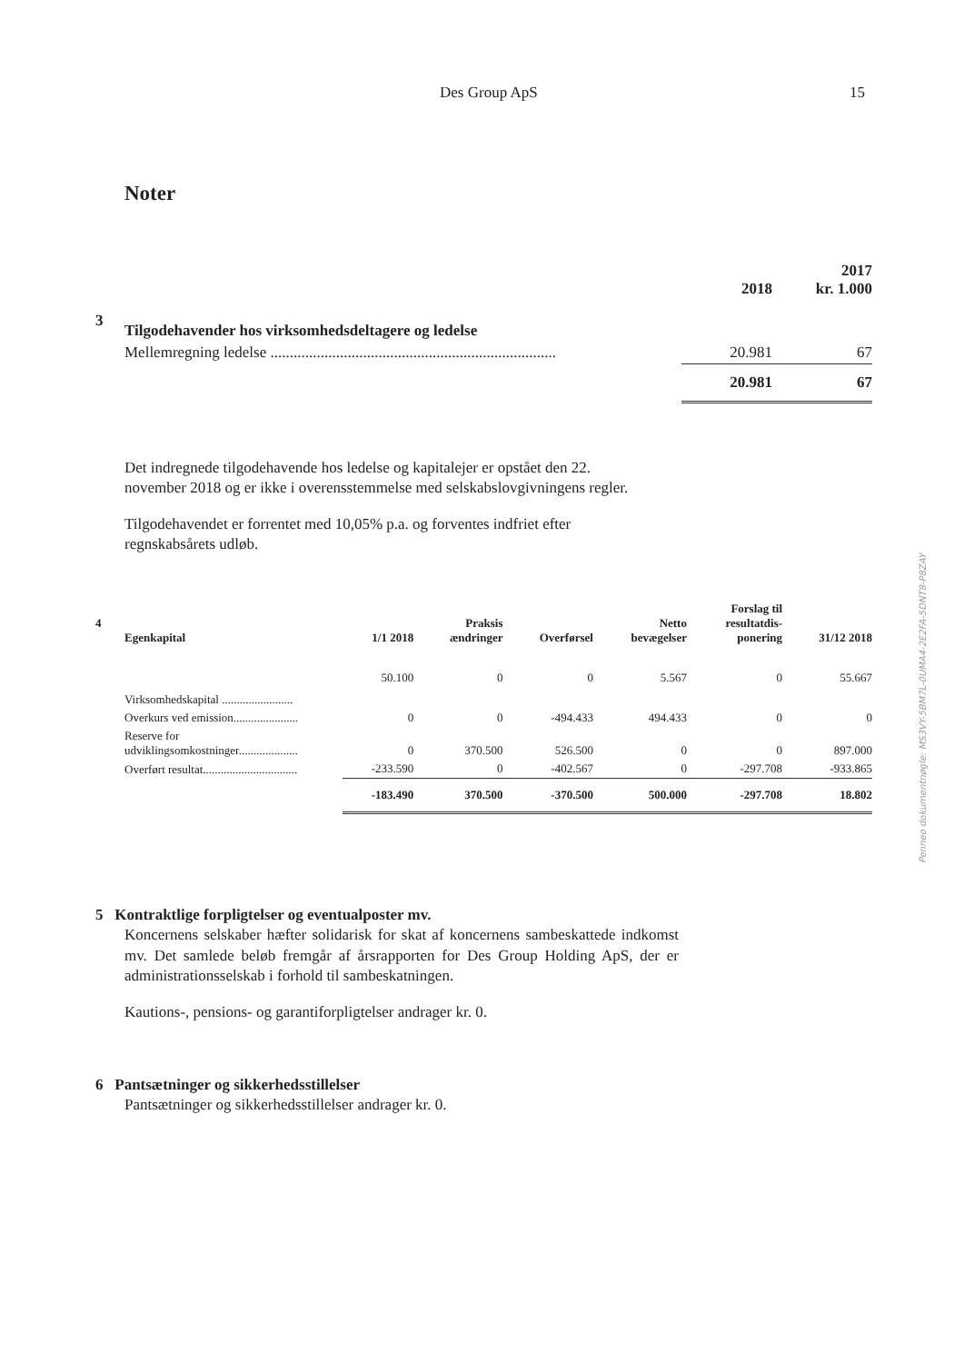Des Group ApS 15
Noter
| | | 2018 | 2017 kr. 1.000 |
| --- | --- | --- | --- |
| 3 | Tilgodehavender hos virksomhedsdeltagere og ledelse | | |
| | Mellemregning ledelse .......................................................................... | 20.981 | 67 |
| | | 20.981 | 67 |
Det indregnede tilgodehavende hos ledelse og kapitalejer er opstået den 22.
november 2018 og er ikke i overensstemmelse med selskabslovgivningens regler.
Tilgodehavendet er forrentet med 10,05% p.a. og forventes indfriet efter
regnskabsårets udløb.
| 4 | Egenkapital | 1/1 2018 | Praksis ændringer | Overførsel | Netto bevægelser | Forslag til resultatdis- ponering | 31/12 2018 |
| | Virksomhedskapital ........................ | 50.100 | 0 | 0 | 5.567 | 0 | 55.667 |
| | Overkurs ved emission...................... | 0 | 0 | -494.433 | 494.433 | 0 | 0 |
| | Reserve for udviklingsomkostninger.................... | 0 | 370.500 | 526.500 | 0 | 0 | 897.000 |
| | Overført resultat................................ | -233.590 | 0 | -402.567 | 0 | -297.708 | -933.865 |
| | | -183.490 | 370.500 | -370.500 | 500.000 | -297.708 | 18.802 |
5 Kontraktlige forpligtelser og eventualposter mv.
Koncernens selskaber hæfter solidarisk for skat af koncernens sambeskattede indkomst mv. Det samlede beløb fremgår af årsrapporten for Des Group Holding ApS, der er administrationsselskab i forhold til sambeskatningen.
Kautions-, pensions- og garantiforpligtelser andrager kr. 0.
6 Pantsætninger og sikkerhedsstillelser
Pantsætninger og sikkerhedsstillelser andrager kr. 0.
Penneo dokumentnøgle: MS3VY-5BM7L-0UMA4-2E2FA-5DNT8-P8ZAY